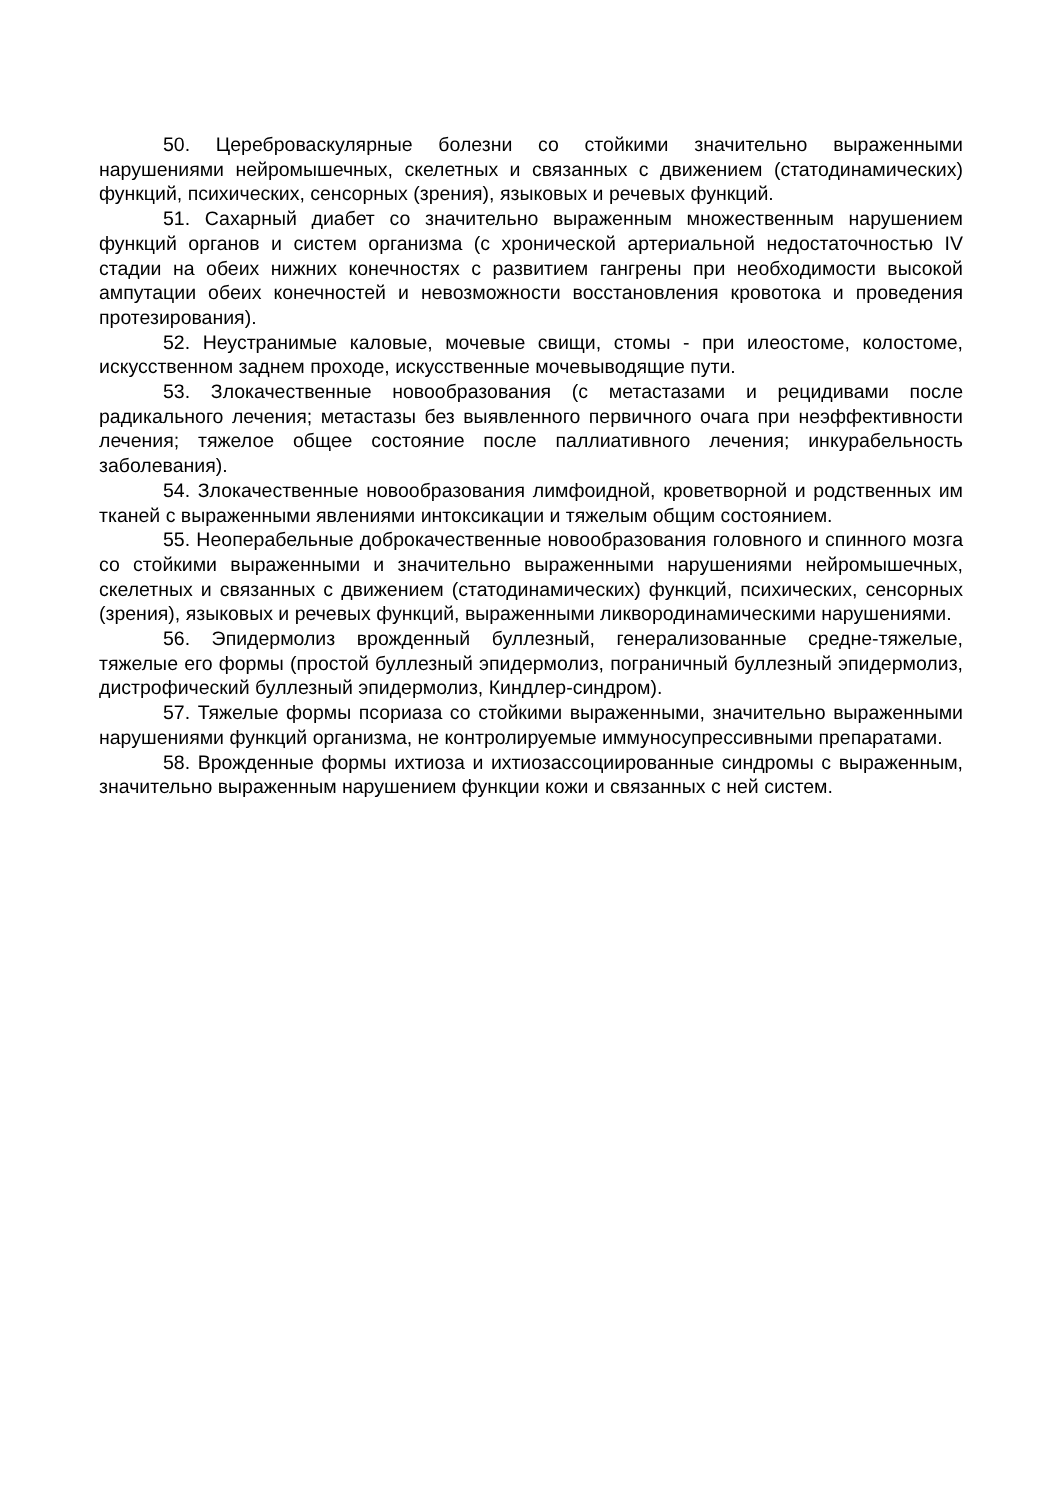50. Цереброваскулярные болезни со стойкими значительно выраженными нарушениями нейромышечных, скелетных и связанных с движением (статодинамических) функций, психических, сенсорных (зрения), языковых и речевых функций.
51. Сахарный диабет со значительно выраженным множественным нарушением функций органов и систем организма (с хронической артериальной недостаточностью IV стадии на обеих нижних конечностях с развитием гангрены при необходимости высокой ампутации обеих конечностей и невозможности восстановления кровотока и проведения протезирования).
52. Неустранимые каловые, мочевые свищи, стомы - при илеостоме, колостоме, искусственном заднем проходе, искусственные мочевыводящие пути.
53. Злокачественные новообразования (с метастазами и рецидивами после радикального лечения; метастазы без выявленного первичного очага при неэффективности лечения; тяжелое общее состояние после паллиативного лечения; инкурабельность заболевания).
54. Злокачественные новообразования лимфоидной, кроветворной и родственных им тканей с выраженными явлениями интоксикации и тяжелым общим состоянием.
55. Неоперабельные доброкачественные новообразования головного и спинного мозга со стойкими выраженными и значительно выраженными нарушениями нейромышечных, скелетных и связанных с движением (статодинамических) функций, психических, сенсорных (зрения), языковых и речевых функций, выраженными ликвородинамическими нарушениями.
56. Эпидермолиз врожденный буллезный, генерализованные средне-тяжелые, тяжелые его формы (простой буллезный эпидермолиз, пограничный буллезный эпидермолиз, дистрофический буллезный эпидермолиз, Киндлер-синдром).
57. Тяжелые формы псориаза со стойкими выраженными, значительно выраженными нарушениями функций организма, не контролируемые иммуносупрессивными препаратами.
58. Врожденные формы ихтиоза и ихтиозассоциированные синдромы с выраженным, значительно выраженным нарушением функции кожи и связанных с ней систем.